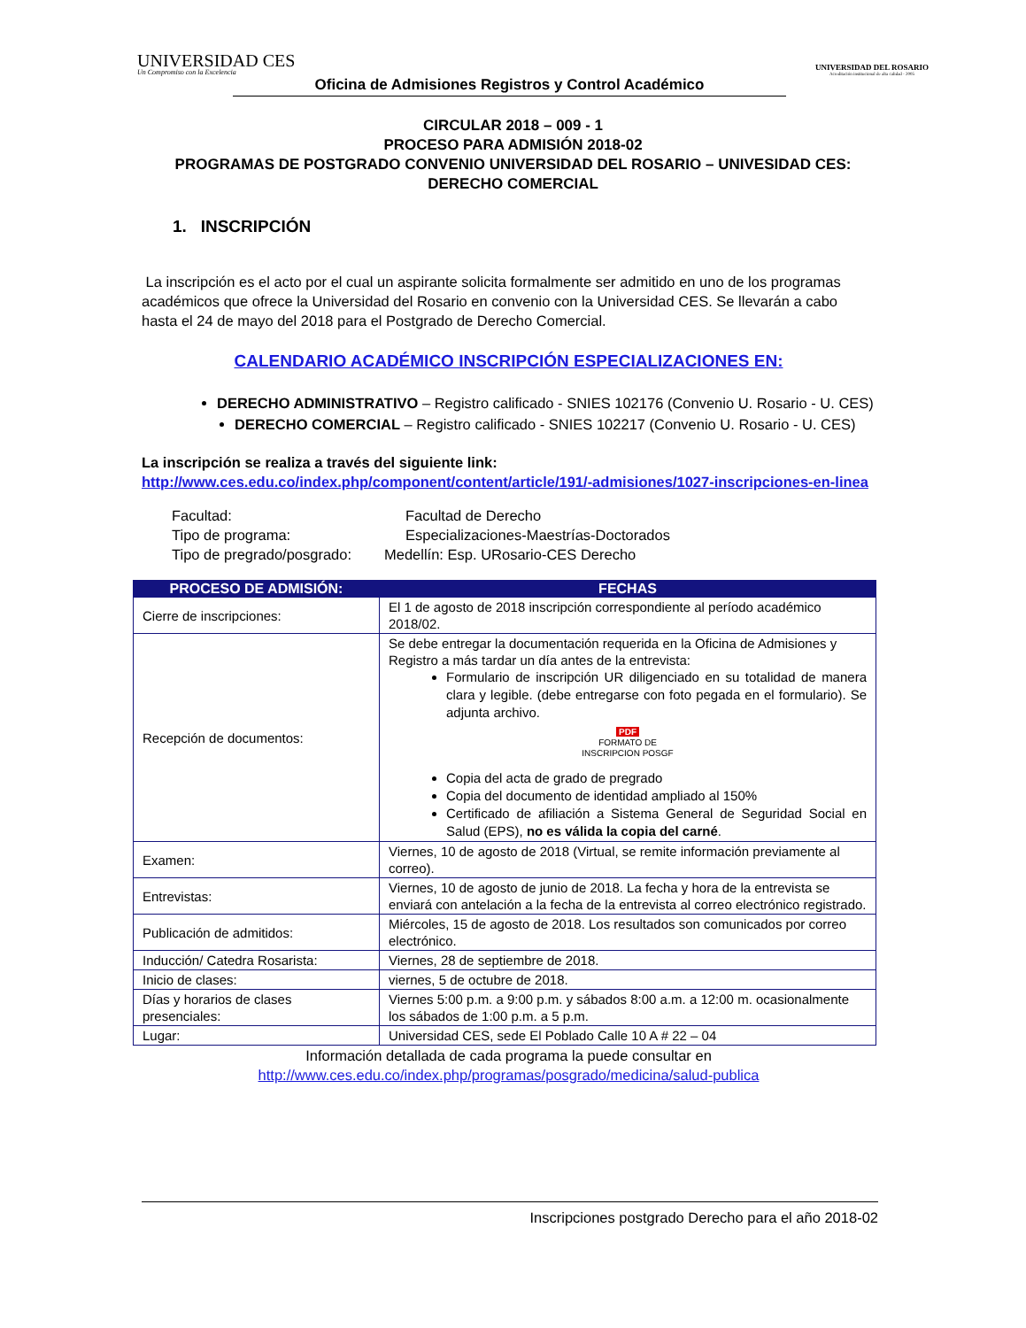UNIVERSIDAD CES
Un Compromiso con la Excelencia
UNIVERSIDAD DEL ROSARIO
Acreditación institucional de alta calidad - 2005
Oficina de Admisiones Registros y Control Académico
CIRCULAR 2018 – 009 - 1
PROCESO PARA ADMISIÓN 2018-02
PROGRAMAS DE POSTGRADO CONVENIO UNIVERSIDAD DEL ROSARIO – UNIVESIDAD CES:
DERECHO COMERCIAL
1. INSCRIPCIÓN
La inscripción es el acto por el cual un aspirante solicita formalmente ser admitido en uno de los programas académicos que ofrece la Universidad del Rosario en convenio con la Universidad CES. Se llevarán a cabo hasta el 24 de mayo del 2018 para el Postgrado de Derecho Comercial.
CALENDARIO ACADÉMICO INSCRIPCIÓN ESPECIALIZACIONES EN:
DERECHO ADMINISTRATIVO – Registro calificado - SNIES 102176 (Convenio U. Rosario - U. CES)
DERECHO COMERCIAL – Registro calificado - SNIES 102217 (Convenio U. Rosario - U. CES)
La inscripción se realiza a través del siguiente link:
http://www.ces.edu.co/index.php/component/content/article/191/-admisiones/1027-inscripciones-en-linea
| Facultad: | Facultad de Derecho |
| Tipo de programa: | Especializaciones-Maestrías-Doctorados |
| Tipo de pregrado/posgrado: | Medellín: Esp. URosario-CES Derecho |
| PROCESO DE ADMISIÓN: | FECHAS |
| --- | --- |
| Cierre de inscripciones: | El 1 de agosto de 2018 inscripción correspondiente al período académico 2018/02. |
| Recepción de documentos: | Se debe entregar la documentación requerida en la Oficina de Admisiones y Registro a más tardar un día antes de la entrevista: Formulario de inscripción UR diligenciado en su totalidad de manera clara y legible. (debe entregarse con foto pegada en el formulario). Se adjunta archivo. PDF FORMATO DE INSCRIPCION POSGF Copia del acta de grado de pregrado Copia del documento de identidad ampliado al 150% Certificado de afiliación a Sistema General de Seguridad Social en Salud (EPS), no es válida la copia del carné . |
| Examen: | Viernes, 10 de agosto de 2018 (Virtual, se remite información previamente al correo). |
| Entrevistas: | Viernes, 10 de agosto de junio de 2018. La fecha y hora de la entrevista se enviará con antelación a la fecha de la entrevista al correo electrónico registrado. |
| Publicación de admitidos: | Miércoles, 15 de agosto de 2018. Los resultados son comunicados por correo electrónico. |
| Inducción/ Catedra Rosarista: | Viernes, 28 de septiembre de 2018. |
| Inicio de clases: | viernes, 5 de octubre de 2018. |
| Días y horarios de clases presenciales: | Viernes 5:00 p.m. a 9:00 p.m. y sábados 8:00 a.m. a 12:00 m. ocasionalmente los sábados de 1:00 p.m. a 5 p.m. |
| Lugar: | Universidad CES, sede El Poblado Calle 10 A # 22 – 04 |
Información detallada de cada programa la puede consultar en
http://www.ces.edu.co/index.php/programas/posgrado/medicina/salud-publica
Inscripciones postgrado Derecho para el año 2018-02